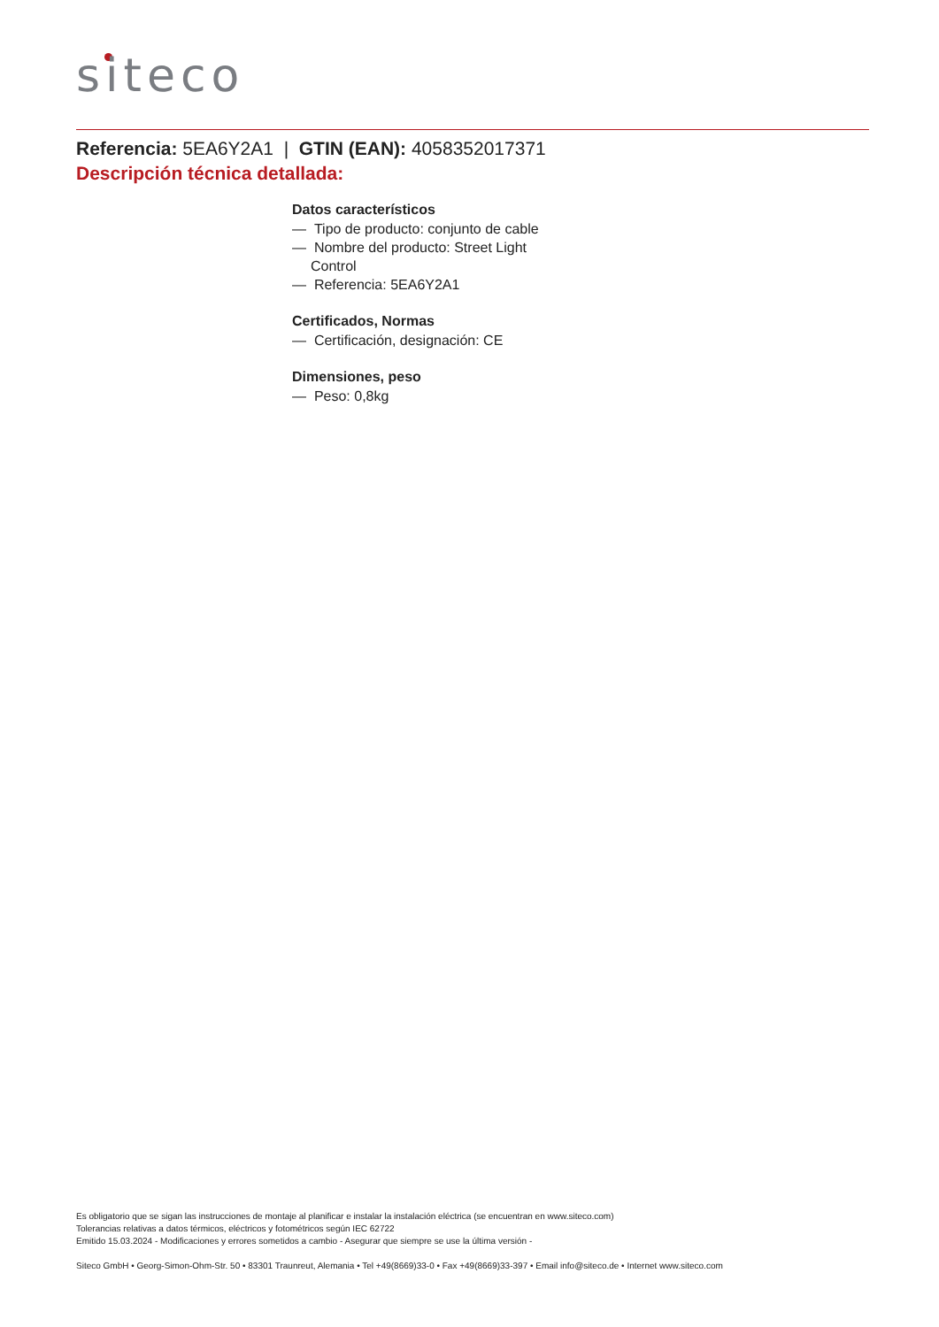siteco
Referencia: 5EA6Y2A1 | GTIN (EAN): 4058352017371
Descripción técnica detallada:
Datos característicos
— Tipo de producto: conjunto de cable
— Nombre del producto: Street Light Control
— Referencia: 5EA6Y2A1
Certificados, Normas
— Certificación, designación: CE
Dimensiones, peso
— Peso: 0,8kg
Es obligatorio que se sigan las instrucciones de montaje al planificar e instalar la instalación eléctrica (se encuentran en www.siteco.com)
Tolerancias relativas a datos térmicos, eléctricos y fotométricos según IEC 62722
Emitido 15.03.2024 - Modificaciones y errores sometidos a cambio - Asegurar que siempre se use la última versión -
Siteco GmbH • Georg-Simon-Ohm-Str. 50 • 83301 Traunreut, Alemania • Tel +49(8669)33-0 • Fax +49(8669)33-397 • Email info@siteco.de • Internet www.siteco.com